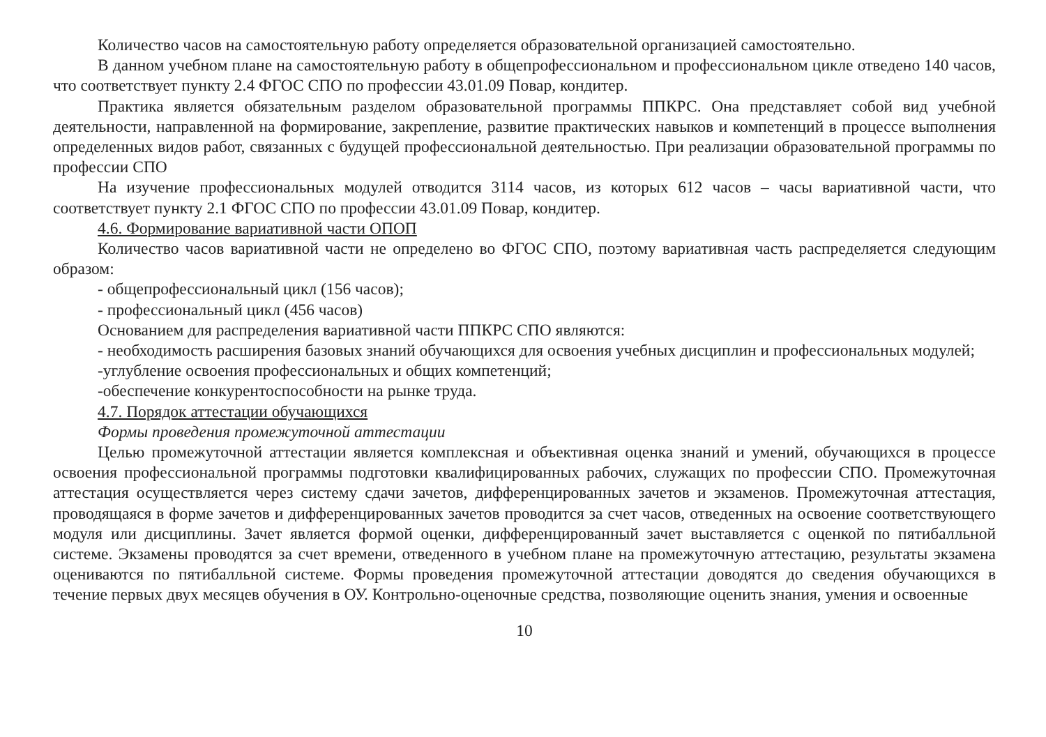Количество часов на самостоятельную работу определяется образовательной организацией самостоятельно.
В данном учебном плане на самостоятельную работу в общепрофессиональном и профессиональном цикле отведено 140 часов, что соответствует пункту 2.4 ФГОС СПО по профессии 43.01.09 Повар, кондитер.
Практика является обязательным разделом образовательной программы ППКРС. Она представляет собой вид учебной деятельности, направленной на формирование, закрепление, развитие практических навыков и компетенций в процессе выполнения определенных видов работ, связанных с будущей профессиональной деятельностью. При реализации образовательной программы по профессии СПО
На изучение профессиональных модулей отводится 3114 часов, из которых 612 часов – часы вариативной части, что соответствует пункту 2.1 ФГОС СПО по профессии 43.01.09 Повар, кондитер.
4.6. Формирование вариативной части ОПОП
Количество часов вариативной части не определено во ФГОС СПО, поэтому вариативная часть распределяется следующим образом:
- общепрофессиональный цикл (156 часов);
- профессиональный цикл (456 часов)
Основанием для распределения вариативной части ППКРС СПО являются:
- необходимость расширения базовых знаний обучающихся для освоения учебных дисциплин и профессиональных модулей;
-углубление освоения профессиональных и общих компетенций;
-обеспечение конкурентоспособности на рынке труда.
4.7. Порядок аттестации обучающихся
Формы проведения промежуточной аттестации
Целью промежуточной аттестации является комплексная и объективная оценка знаний и умений, обучающихся в процессе освоения профессиональной программы подготовки квалифицированных рабочих, служащих по профессии СПО. Промежуточная аттестация осуществляется через систему сдачи зачетов, дифференцированных зачетов и экзаменов. Промежуточная аттестация, проводящаяся в форме зачетов и дифференцированных зачетов проводится за счет часов, отведенных на освоение соответствующего модуля или дисциплины. Зачет является формой оценки, дифференцированный зачет выставляется с оценкой по пятибалльной системе. Экзамены проводятся за счет времени, отведенного в учебном плане на промежуточную аттестацию, результаты экзамена оцениваются по пятибалльной системе. Формы проведения промежуточной аттестации доводятся до сведения обучающихся в течение первых двух месяцев обучения в ОУ. Контрольно-оценочные средства, позволяющие оценить знания, умения и освоенные
10